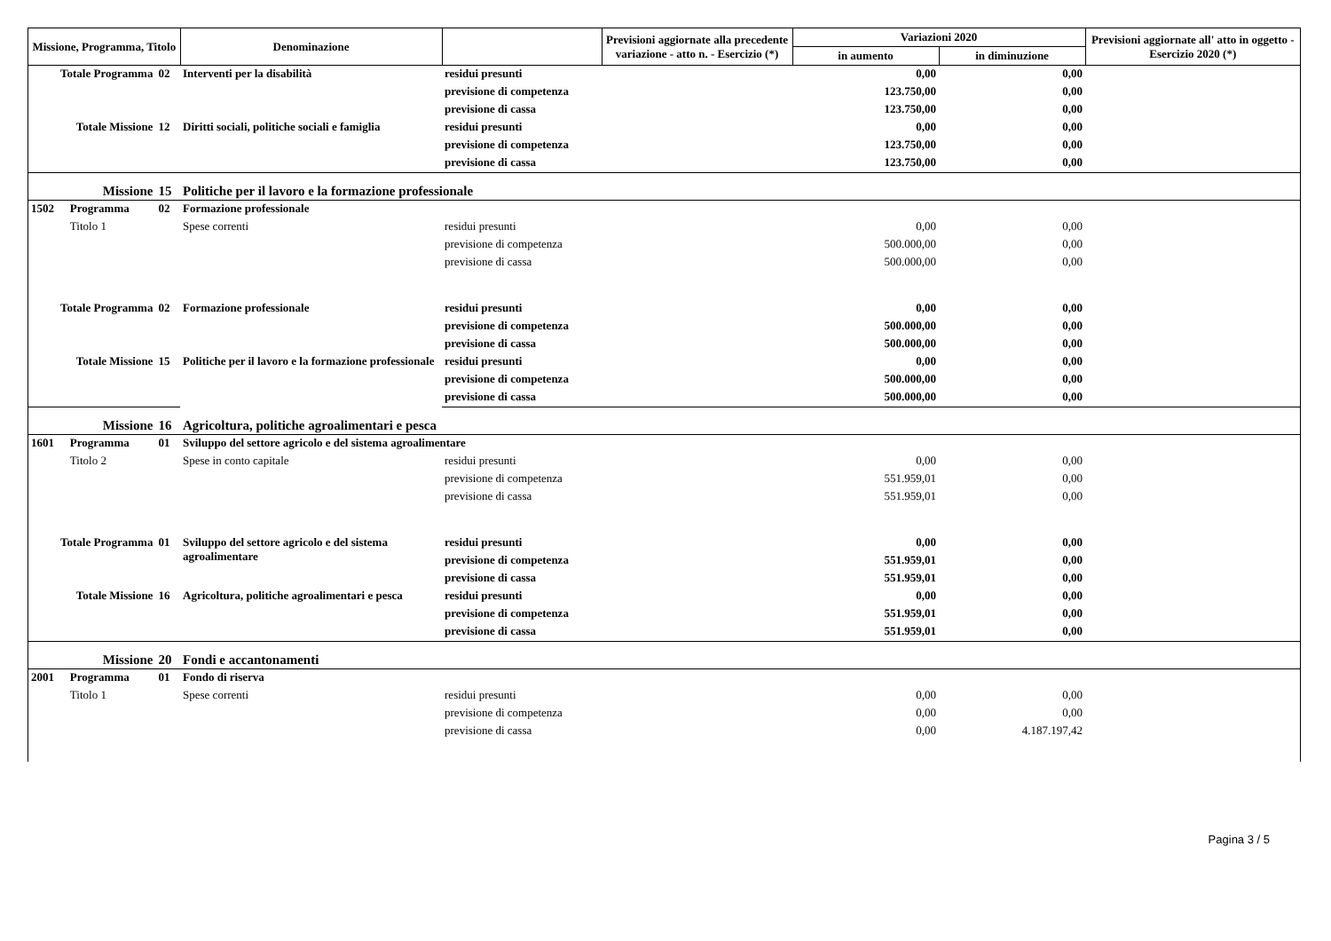| Missione, Programma, Titolo | | | Denominazione | | Previsioni aggiornate alla precedente variazione - atto n. - Esercizio (*) | Variazioni 2020 | | Previsioni aggiornate all' atto in oggetto - Esercizio 2020 (*) |
| --- | --- | --- | --- | --- | --- | --- | --- | --- |
| | | | | | | in aumento | in diminuzione | |
| Totale Programma | | 02 | Interventi per la disabilità | residui presunti | | 0,00 | 0,00 | |
| | | | | previsione di competenza | | 123.750,00 | 0,00 | |
| | | | | previsione di cassa | | 123.750,00 | 0,00 | |
| Totale Missione | | 12 | Diritti sociali, politiche sociali e famiglia | residui presunti | | 0,00 | 0,00 | |
| | | | | previsione di competenza | | 123.750,00 | 0,00 | |
| | | | | previsione di cassa | | 123.750,00 | 0,00 | |
| Missione | | 15 | Politiche per il lavoro e la formazione professionale | | | | | |
| 1502 | Programma | 02 | Formazione professionale | | | | | |
| | Titolo 1 | | Spese correnti | residui presunti | | 0,00 | 0,00 | |
| | | | | previsione di competenza | | 500.000,00 | 0,00 | |
| | | | | previsione di cassa | | 500.000,00 | 0,00 | |
| Totale Programma | | 02 | Formazione professionale | residui presunti | | 0,00 | 0,00 | |
| | | | | previsione di competenza | | 500.000,00 | 0,00 | |
| | | | | previsione di cassa | | 500.000,00 | 0,00 | |
| Totale Missione | | 15 | Politiche per il lavoro e la formazione professionale | residui presunti | | 0,00 | 0,00 | |
| | | | | previsione di competenza | | 500.000,00 | 0,00 | |
| | | | | previsione di cassa | | 500.000,00 | 0,00 | |
| Missione | | 16 | Agricoltura, politiche agroalimentari e pesca | | | | | |
| 1601 | Programma | 01 | Sviluppo del settore agricolo e del sistema agroalimentare | | | | | |
| | Titolo 2 | | Spese in conto capitale | residui presunti | | 0,00 | 0,00 | |
| | | | | previsione di competenza | | 551.959,01 | 0,00 | |
| | | | | previsione di cassa | | 551.959,01 | 0,00 | |
| Totale Programma | | 01 | Sviluppo del settore agricolo e del sistema agroalimentare | residui presunti | | 0,00 | 0,00 | |
| | | | | previsione di competenza | | 551.959,01 | 0,00 | |
| | | | | previsione di cassa | | 551.959,01 | 0,00 | |
| Totale Missione | | 16 | Agricoltura, politiche agroalimentari e pesca | residui presunti | | 0,00 | 0,00 | |
| | | | | previsione di competenza | | 551.959,01 | 0,00 | |
| | | | | previsione di cassa | | 551.959,01 | 0,00 | |
| Missione | | 20 | Fondi e accantonamenti | | | | | |
| 2001 | Programma | 01 | Fondo di riserva | | | | | |
| | Titolo 1 | | Spese correnti | residui presunti | | 0,00 | 0,00 | |
| | | | | previsione di competenza | | 0,00 | 0,00 | |
| | | | | previsione di cassa | | 0,00 | 4.187.197,42 | |
Pagina 3 / 5